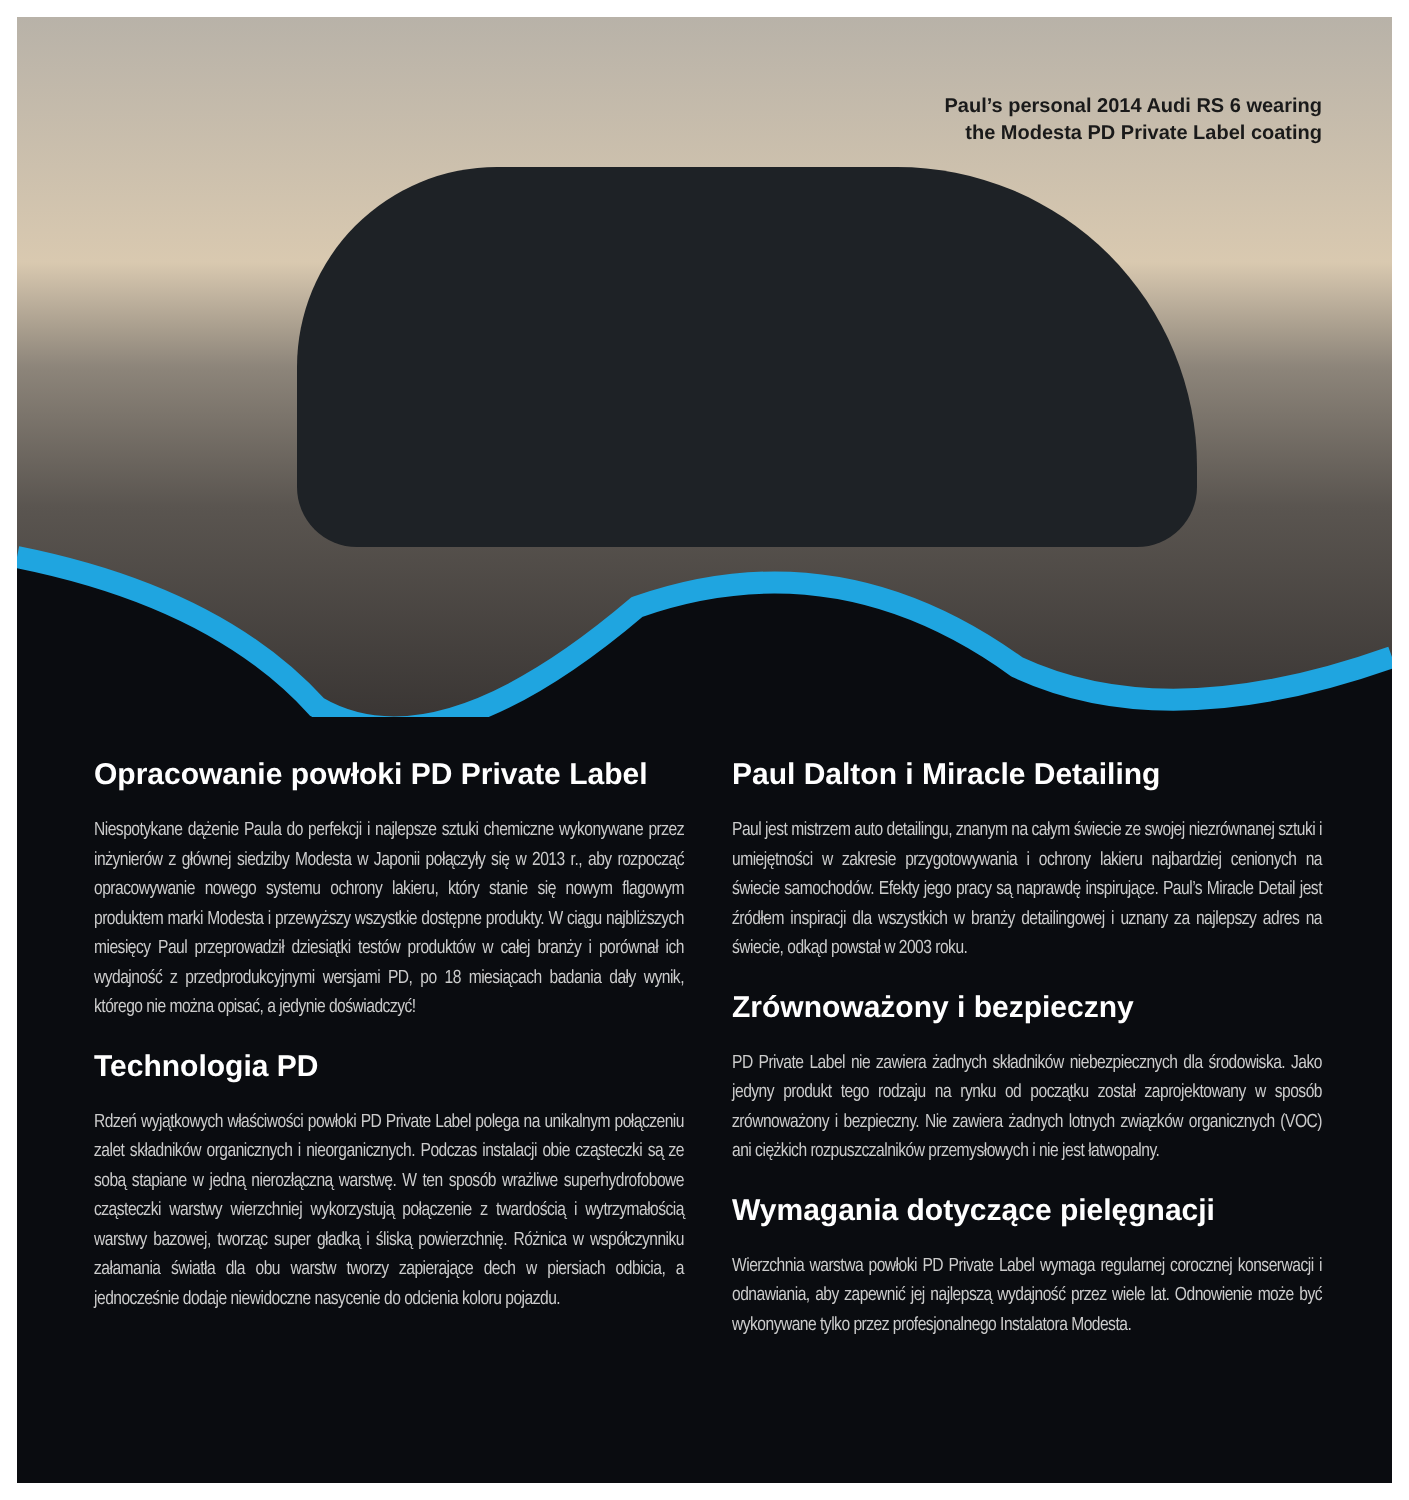Paul’s personal 2014 Audi RS 6 wearing
the Modesta PD Private Label coating
Opracowanie powłoki PD Private Label
Niespotykane dążenie Paula do perfekcji i najlepsze sztuki chemiczne wykonywane przez inżynierów z głównej siedziby Modesta w Japonii połączyły się w 2013 r., aby rozpocząć opracowywanie nowego systemu ochrony lakieru, który stanie się nowym flagowym produktem marki Modesta i przewyższy wszystkie dostępne produkty. W ciągu najbliższych miesięcy Paul przeprowadził dziesiątki testów produktów w całej branży i porównał ich wydajność z przedprodukcyjnymi wersjami PD, po 18 miesiącach badania dały wynik, którego nie można opisać, a jedynie doświadczyć!
Technologia PD
Rdzeń wyjątkowych właściwości powłoki PD Private Label polega na unikalnym połączeniu zalet składników organicznych i nieorganicznych. Podczas instalacji obie cząsteczki są ze sobą stapiane w jedną nierozłączną warstwę. W ten sposób wrażliwe superhydrofobowe cząsteczki warstwy wierzchniej wykorzystują połączenie z twardością i wytrzymałością warstwy bazowej, tworząc super gładką i śliską powierzchnię. Różnica w współczynniku załamania światła dla obu warstw tworzy zapierające dech w piersiach odbicia, a jednocześnie dodaje niewidoczne nasycenie do odcienia koloru pojazdu.
Paul Dalton i Miracle Detailing
Paul jest mistrzem auto detailingu, znanym na całym świecie ze swojej niezrównanej sztuki i umiejętności w zakresie przygotowywania i ochrony lakieru najbardziej cenionych na świecie samochodów. Efekty jego pracy są naprawdę inspirujące. Paul’s Miracle Detail jest źródłem inspiracji dla wszystkich w branży detailingowej i uznany za najlepszy adres na świecie, odkąd powstał w 2003 roku.
Zrównoważony i bezpieczny
PD Private Label nie zawiera żadnych składników niebezpiecznych dla środowiska. Jako jedyny produkt tego rodzaju na rynku od początku został zaprojektowany w sposób zrównoważony i bezpieczny. Nie zawiera żadnych lotnych związków organicznych (VOC) ani ciężkich rozpuszczalników przemysłowych i nie jest łatwopalny.
Wymagania dotyczące pielęgnacji
Wierzchnia warstwa powłoki PD Private Label wymaga regularnej corocznej konserwacji i odnawiania, aby zapewnić jej najlepszą wydajność przez wiele lat. Odnowienie może być wykonywane tylko przez profesjonalnego Instalatora Modesta.